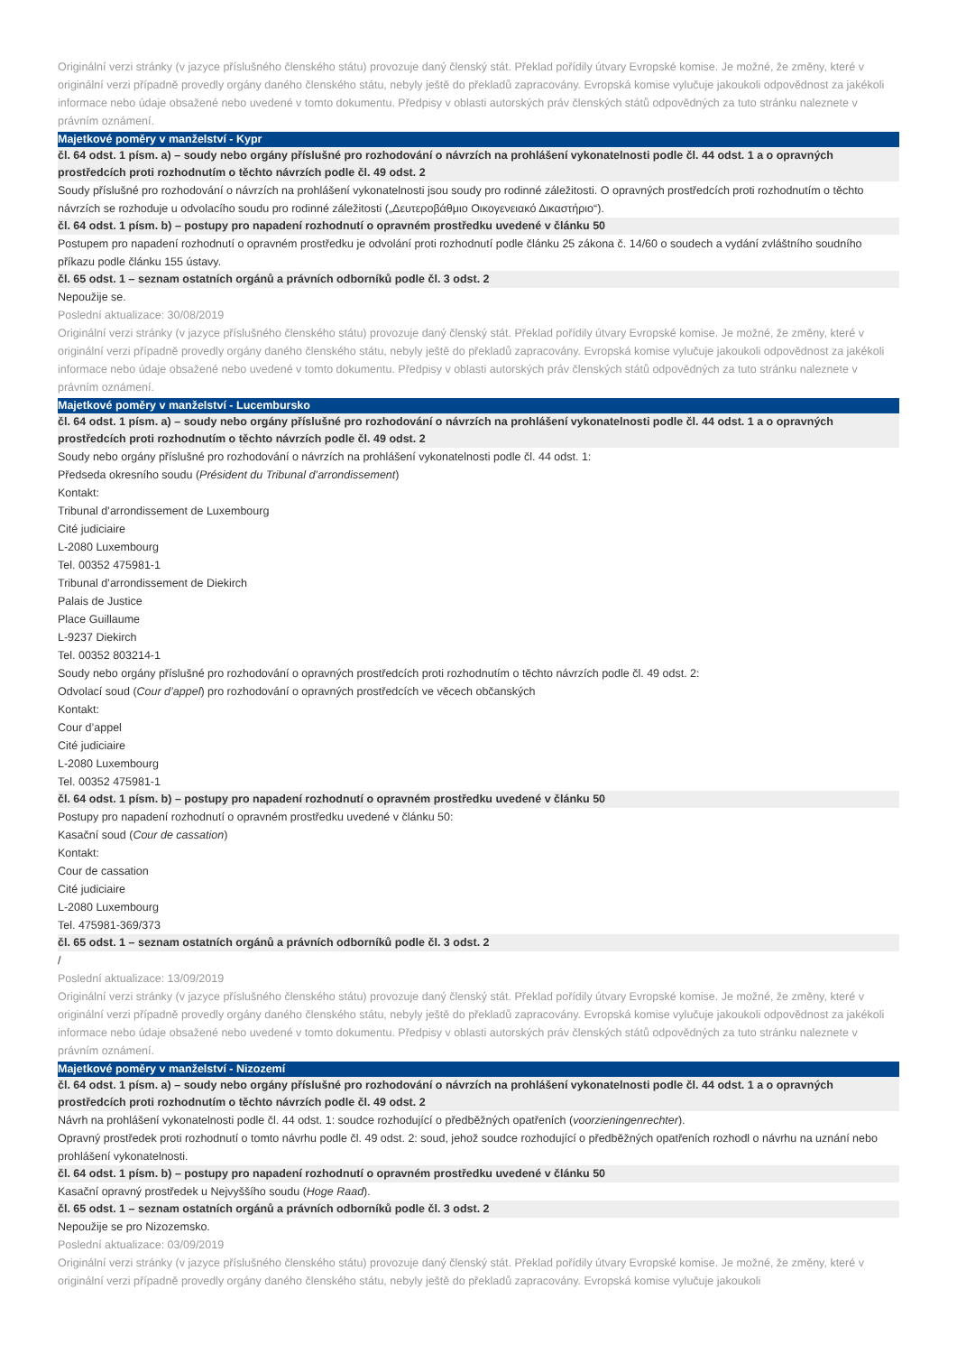Originální verzi stránky (v jazyce příslušného členského státu) provozuje daný členský stát. Překlad pořídily útvary Evropské komise. Je možné, že změny, které v originální verzi případně provedly orgány daného členského státu, nebyly ještě do překladů zapracovány. Evropská komise vylučuje jakoukoli odpovědnost za jakékoli informace nebo údaje obsažené nebo uvedené v tomto dokumentu. Předpisy v oblasti autorských práv členských států odpovědných za tuto stránku naleznete v právním oznámení.
Majetkové poměry v manželství - Kypr
čl. 64 odst. 1 písm. a) – soudy nebo orgány příslušné pro rozhodování o návrzích na prohlášení vykonatelnosti podle čl. 44 odst. 1 a o opravných prostředcích proti rozhodnutím o těchto návrzích podle čl. 49 odst. 2
Soudy příslušné pro rozhodování o návrzích na prohlášení vykonatelnosti jsou soudy pro rodinné záležitosti. O opravných prostředcích proti rozhodnutím o těchto návrzích se rozhoduje u odvolacího soudu pro rodinné záležitosti („Δευτεροβάθμιο Οικογενειακό Δικαστήριο“).
čl. 64 odst. 1 písm. b) – postupy pro napadení rozhodnutí o opravném prostředku uvedené v článku 50
Postupem pro napadení rozhodnutí o opravném prostředku je odvolání proti rozhodnutí podle článku 25 zákona č. 14/60 o soudech a vydání zvláštního soudního příkazu podle článku 155 ústavy.
čl. 65 odst. 1 – seznam ostatních orgánů a právních odborníků podle čl. 3 odst. 2
Nepoužije se.
Poslední aktualizace: 30/08/2019
Originální verzi stránky (v jazyce příslušného členského státu) provozuje daný členský stát. Překlad pořídily útvary Evropské komise. Je možné, že změny, které v originální verzi případně provedly orgány daného členského státu, nebyly ještě do překladů zapracovány. Evropská komise vylučuje jakoukoli odpovědnost za jakékoli informace nebo údaje obsažené nebo uvedené v tomto dokumentu. Předpisy v oblasti autorských práv členských států odpovědných za tuto stránku naleznete v právním oznámení.
Majetkové poměry v manželství - Lucembursko
čl. 64 odst. 1 písm. a) – soudy nebo orgány příslušné pro rozhodování o návrzích na prohlášení vykonatelnosti podle čl. 44 odst. 1 a o opravných prostředcích proti rozhodnutím o těchto návrzích podle čl. 49 odst. 2
Soudy nebo orgány příslušné pro rozhodování o návrzích na prohlášení vykonatelnosti podle čl. 44 odst. 1:
Předseda okresního soudu (Président du Tribunal d’arrondissement)
Kontakt:
Tribunal d’arrondissement de Luxembourg
Cité judiciaire
L-2080 Luxembourg
Tel. 00352 475981-1
Tribunal d’arrondissement de Diekirch
Palais de Justice
Place Guillaume
L-9237 Diekirch
Tel. 00352 803214-1
Soudy nebo orgány příslušné pro rozhodování o opravných prostředcích proti rozhodnutím o těchto návrzích podle čl. 49 odst. 2:
Odvolací soud (Cour d’appel) pro rozhodování o opravných prostředcích ve věcech občanských
Kontakt:
Cour d’appel
Cité judiciaire
L-2080 Luxembourg
Tel. 00352 475981-1
čl. 64 odst. 1 písm. b) – postupy pro napadení rozhodnutí o opravném prostředku uvedené v článku 50
Postupy pro napadení rozhodnutí o opravném prostředku uvedené v článku 50:
Kasační soud (Cour de cassation)
Kontakt:
Cour de cassation
Cité judiciaire
L-2080 Luxembourg
Tel. 475981-369/373
čl. 65 odst. 1 – seznam ostatních orgánů a právních odborníků podle čl. 3 odst. 2
/
Poslední aktualizace: 13/09/2019
Originální verzi stránky (v jazyce příslušného členského státu) provozuje daný členský stát. Překlad pořídily útvary Evropské komise. Je možné, že změny, které v originální verzi případně provedly orgány daného členského státu, nebyly ještě do překladů zapracovány. Evropská komise vylučuje jakoukoli odpovědnost za jakékoli informace nebo údaje obsažené nebo uvedené v tomto dokumentu. Předpisy v oblasti autorských práv členských států odpovědných za tuto stránku naleznete v právním oznámení.
Majetkové poměry v manželství - Nizozemí
čl. 64 odst. 1 písm. a) – soudy nebo orgány příslušné pro rozhodování o návrzích na prohlášení vykonatelnosti podle čl. 44 odst. 1 a o opravných prostředcích proti rozhodnutím o těchto návrzích podle čl. 49 odst. 2
Návrh na prohlášení vykonatelnosti podle čl. 44 odst. 1: soudce rozhodující o předběžných opatřeních (voorzieningenrechter).
Opravný prostředek proti rozhodnutí o tomto návrhu podle čl. 49 odst. 2: soud, jehož soudce rozhodující o předběžných opatřeních rozhodl o návrhu na uznání nebo prohlášení vykonatelnosti.
čl. 64 odst. 1 písm. b) – postupy pro napadení rozhodnutí o opravném prostředku uvedené v článku 50
Kasační opravný prostředek u Nejvyššího soudu (Hoge Raad).
čl. 65 odst. 1 – seznam ostatních orgánů a právních odborníků podle čl. 3 odst. 2
Nepoužije se pro Nizozemsko.
Poslední aktualizace: 03/09/2019
Originální verzi stránky (v jazyce příslušného členského státu) provozuje daný členský stát. Překlad pořídily útvary Evropské komise. Je možné, že změny, které v originální verzi případně provedly orgány daného členského státu, nebyly ještě do překladů zapracovány. Evropská komise vylučuje jakoukoli